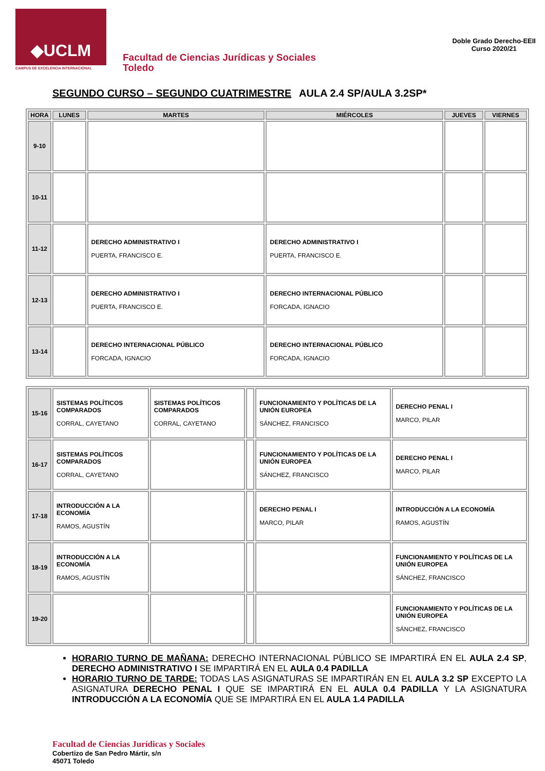◆UCLM
CAMPUS DE EXCELENCIA INTERNACIONAL
Facultad de Ciencias Jurídicas y Sociales
Toledo
Doble Grado Derecho-EEII
Curso 2020/21
SEGUNDO CURSO – SEGUNDO CUATRIMESTRE AULA 2.4 SP/AULA 3.2SP*
| HORA | LUNES | MARTES | MIÉRCOLES | JUEVES | VIERNES |
| --- | --- | --- | --- | --- | --- |
| 9-10 | | | | | |
| 10-11 | | | | | |
| 11-12 | | DERECHO ADMINISTRATIVO I PUERTA, FRANCISCO E. | DERECHO ADMINISTRATIVO I PUERTA, FRANCISCO E. | | |
| 12-13 | | DERECHO ADMINISTRATIVO I PUERTA, FRANCISCO E. | DERECHO INTERNACIONAL PÚBLICO FORCADA, IGNACIO | | |
| 13-14 | | DERECHO INTERNACIONAL PÚBLICO FORCADA, IGNACIO | DERECHO INTERNACIONAL PÚBLICO FORCADA, IGNACIO | | |
| 15-16 | SISTEMAS POLÍTICOS COMPARADOS CORRAL, CAYETANO | SISTEMAS POLÍTICOS COMPARADOS CORRAL, CAYETANO | | FUNCIONAMIENTO Y POLÍTICAS DE LA UNIÓN EUROPEA SÁNCHEZ, FRANCISCO | DERECHO PENAL I MARCO, PILAR |
| 16-17 | SISTEMAS POLÍTICOS COMPARADOS CORRAL, CAYETANO | | | FUNCIONAMIENTO Y POLÍTICAS DE LA UNIÓN EUROPEA SÁNCHEZ, FRANCISCO | DERECHO PENAL I MARCO, PILAR |
| 17-18 | INTRODUCCIÓN A LA ECONOMÍA RAMOS, AGUSTÍN | | | DERECHO PENAL I MARCO, PILAR | INTRODUCCIÓN A LA ECONOMÍA RAMOS, AGUSTÍN |
| 18-19 | INTRODUCCIÓN A LA ECONOMÍA RAMOS, AGUSTÍN | | | | FUNCIONAMIENTO Y POLÍTICAS DE LA UNIÓN EUROPEA SÁNCHEZ, FRANCISCO |
| 19-20 | | | | | FUNCIONAMIENTO Y POLÍTICAS DE LA UNIÓN EUROPEA SÁNCHEZ, FRANCISCO |
HORARIO TURNO DE MAÑANA: DERECHO INTERNACIONAL PÚBLICO SE IMPARTIRÁ EN EL AULA 2.4 SP, DERECHO ADMINISTRATIVO I SE IMPARTIRÁ EN EL AULA 0.4 PADILLA
HORARIO TURNO DE TARDE: TODAS LAS ASIGNATURAS SE IMPARTIRÁN EN EL AULA 3.2 SP EXCEPTO LA ASIGNATURA DERECHO PENAL I QUE SE IMPARTIRÁ EN EL AULA 0.4 PADILLA Y LA ASIGNATURA INTRODUCCIÓN A LA ECONOMÍA QUE SE IMPARTIRÁ EN EL AULA 1.4 PADILLA
Facultad de Ciencias Jurídicas y Sociales
Cobertizo de San Pedro Mártir, s/n
45071 Toledo